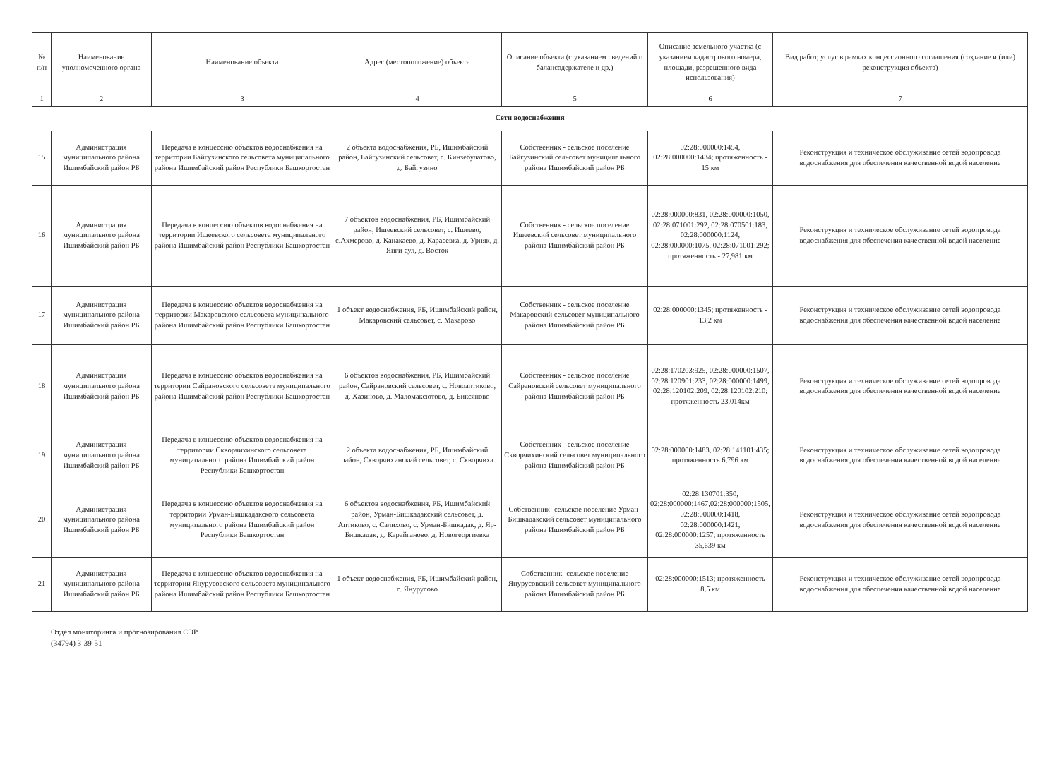| № п/п | Наименование уполномоченного органа | Наименование объекта | Адрес (местоположение) объекта | Описание объекта (с указанием сведений о балансодержателе и др.) | Описание земельного участка (с указанием кадастрового номера, площади, разрешенного вида использования) | Вид работ, услуг в рамках концессионного соглашения (создание и (или) реконструкция объекта) |
| --- | --- | --- | --- | --- | --- | --- |
| 1 | 2 | 3 | 4 | 5 | 6 | 7 |
| Сети водоснабжения | | | | | | |
| 15 | Администрация муниципального района Ишимбайский район РБ | Передача в концессию объектов водоснабжения на территории Байгузинского сельсовета муниципального района Ишимбайский район Республики Башкортостан | 2 объекта водоснабжения, РБ, Ишимбайский район, Байгузинский сельсовет, с. Кинзебулатово, д. Байгузино | Собственник - сельское поселение Байгузинский сельсовет муниципального района Ишимбайский район РБ | 02:28:000000:1454, 02:28:000000:1434; протяженность - 15 км | Реконструкция и техническое обслуживание сетей водопровода водоснабжения для обеспечения качественной водой население |
| 16 | Администрация муниципального района Ишимбайский район РБ | Передача в концессию объектов водоснабжения на территории Ишеевского сельсовета муниципального района Ишимбайский район Республики Башкортостан | 7 объектов водоснабжения, РБ, Ишимбайский район, Ишеевский сельсовет, с. Ишеево, с.Ахмерово, д. Канакаево, д. Карасевка, д. Урняк, д. Янги-аул, д. Восток | Собственник - сельское поселение Ишеевский сельсовет муниципального района Ишимбайский район РБ | 02:28:000000:831, 02:28:000000:1050, 02:28:071001:292, 02:28:070501:183, 02:28:000000:1124, 02:28:000000:1075, 02:28:071001:292; протяженность - 27,981 км | Реконструкция и техническое обслуживание сетей водопровода водоснабжения для обеспечения качественной водой население |
| 17 | Администрация муниципального района Ишимбайский район РБ | Передача в концессию объектов водоснабжения на территории Макаровского сельсовета муниципального района Ишимбайский район Республики Башкортостан | 1 объект водоснабжения, РБ, Ишимбайский район, Макаровский сельсовет, с. Макарово | Собственник - сельское поселение Макаровский сельсовет муниципального района Ишимбайский район РБ | 02:28:000000:1345; протяженность - 13,2 км | Реконструкция и техническое обслуживание сетей водопровода водоснабжения для обеспечения качественной водой население |
| 18 | Администрация муниципального района Ишимбайский район РБ | Передача в концессию объектов водоснабжения на территории Сайрановского сельсовета муниципального района Ишимбайский район Республики Башкортостан | 6 объектов водоснабжения, РБ, Ишимбайский район, Сайрановский сельсовет, с. Новоаптиково, д. Хазиново, д. Маломаксютово, д. Биксяново | Собственник - сельское поселение Сайрановский сельсовет муниципального района Ишимбайский район РБ | 02:28:170203:925, 02:28:000000:1507, 02:28:120901:233, 02:28:000000:1499, 02:28:120102:209, 02:28:120102:210; протяженность 23,014км | Реконструкция и техническое обслуживание сетей водопровода водоснабжения для обеспечения качественной водой население |
| 19 | Администрация муниципального района Ишимбайский район РБ | Передача в концессию объектов водоснабжения на территории Скворчихинского сельсовета муниципального района Ишимбайский район Республики Башкортостан | 2 объекта водоснабжения, РБ, Ишимбайский район, Скворчихинский сельсовет, с. Скворчиха | Собственник - сельское поселение Скворчихинский сельсовет муниципального района Ишимбайский район РБ | 02:28:000000:1483, 02:28:141101:435; протяженность 6,796 км | Реконструкция и техническое обслуживание сетей водопровода водоснабжения для обеспечения качественной водой население |
| 20 | Администрация муниципального района Ишимбайский район РБ | Передача в концессию объектов водоснабжения на территории Урман-Бишкадакского сельсовета муниципального района Ишимбайский район Республики Башкортостан | 6 объектов водоснабжения, РБ, Ишимбайский район, Урман-Бишкадакский сельсовет, д. Аптиково, с. Салихово, с. Урман-Бишкадак, д. Яр-Бишкадак, д. Карайганово, д. Новогеоргиевка | Собственник- сельское поселение Урман-Бишкадакский сельсовет муниципального района Ишимбайский район РБ | 02:28:130701:350, 02:28:000000:1467,02:28:000000:1505, 02:28:000000:1418, 02:28:000000:1421, 02:28:000000:1257; протяженность 35,639 км | Реконструкция и техническое обслуживание сетей водопровода водоснабжения для обеспечения качественной водой население |
| 21 | Администрация муниципального района Ишимбайский район РБ | Передача в концессию объектов водоснабжения на территории Янурусовского сельсовета муниципального района Ишимбайский район Республики Башкортостан | 1 объект водоснабжения, РБ, Ишимбайский район, с. Янурусово | Собственник- сельское поселение Янурусовский сельсовет муниципального района Ишимбайский район РБ | 02:28:000000:1513; протяженность 8,5 км | Реконструкция и техническое обслуживание сетей водопровода водоснабжения для обеспечения качественной водой население |
Отдел мониторинга и прогнозирования СЭР
(34794) 3-39-51